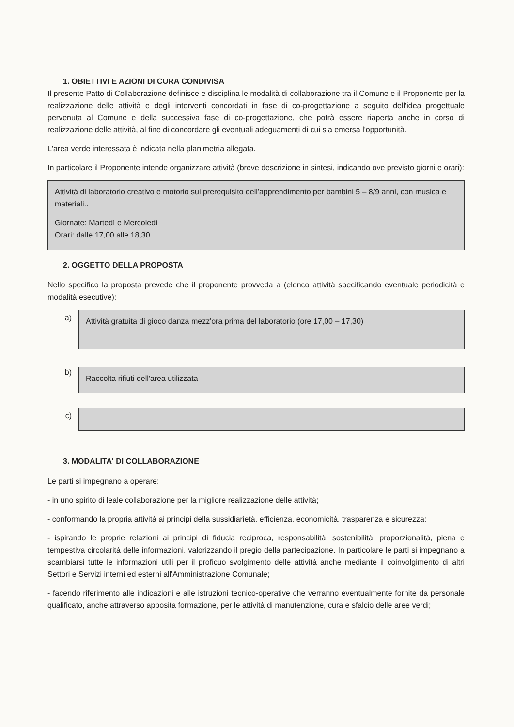1. OBIETTIVI E AZIONI DI CURA CONDIVISA
Il presente Patto di Collaborazione definisce e disciplina le modalità di collaborazione tra il Comune e il Proponente per la realizzazione delle attività e degli interventi concordati in fase di co-progettazione a seguito dell'idea progettuale pervenuta al Comune e della successiva fase di co-progettazione, che potrà essere riaperta anche in corso di realizzazione delle attività, al fine di concordare gli eventuali adeguamenti di cui sia emersa l'opportunità.
L'area verde interessata è indicata nella planimetria allegata.
In particolare il Proponente intende organizzare attività (breve descrizione in sintesi, indicando ove previsto giorni e orari):
Attività di laboratorio creativo e motorio sui prerequisito dell'apprendimento per bambini 5 – 8/9 anni, con musica e materiali..
Giornate: Martedì e Mercoledì
Orari: dalle 17,00 alle 18,30
2. OGGETTO DELLA PROPOSTA
Nello specifico la proposta prevede che il proponente provveda a (elenco attività specificando eventuale periodicità e modalità esecutive):
a)
Attività gratuita di gioco danza mezz'ora prima del laboratorio (ore 17,00 – 17,30)
b)
Raccolta rifiuti dell'area utilizzata
c)
3. MODALITA' DI COLLABORAZIONE
Le parti si impegnano a operare:
- in uno spirito di leale collaborazione per la migliore realizzazione delle attività;
- conformando la propria attività ai principi della sussidiarietà, efficienza, economicità, trasparenza e sicurezza;
- ispirando le proprie relazioni ai principi di fiducia reciproca, responsabilità, sostenibilità, proporzionalità, piena e tempestiva circolarità delle informazioni, valorizzando il pregio della partecipazione. In particolare le parti si impegnano a scambiarsi tutte le informazioni utili per il proficuo svolgimento delle attività anche mediante il coinvolgimento di altri Settori e Servizi interni ed esterni all'Amministrazione Comunale;
- facendo riferimento alle indicazioni e alle istruzioni tecnico-operative che verranno eventualmente fornite da personale qualificato, anche attraverso apposita formazione, per le attività di manutenzione, cura e sfalcio delle aree verdi;